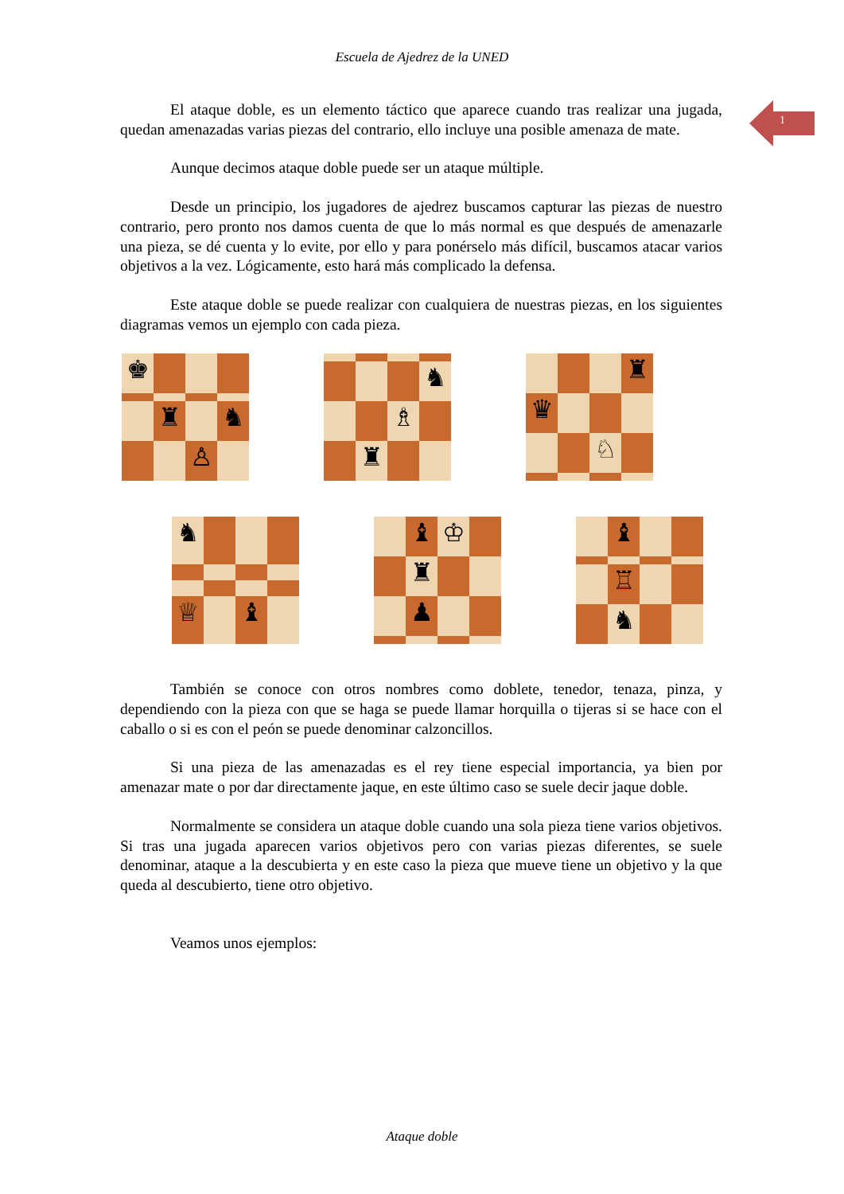Escuela de Ajedrez de la UNED
1
El ataque doble, es un elemento táctico que aparece cuando tras realizar una jugada, quedan amenazadas varias piezas del contrario, ello incluye una posible amenaza de mate.
Aunque decimos ataque doble puede ser un ataque múltiple.
Desde un principio, los jugadores de ajedrez buscamos capturar las piezas de nuestro contrario, pero pronto nos damos cuenta de que lo más normal es que después de amenazarle una pieza, se dé cuenta y lo evite, por ello y para ponérselo más difícil, buscamos atacar varios objetivos a la vez. Lógicamente, esto hará más complicado la defensa.
Este ataque doble se puede realizar con cualquiera de nuestras piezas, en los siguientes diagramas vemos un ejemplo con cada pieza.
♚
♜
♞
♙
♞
♗
♜
♜
♛
♘
♞
♕
♝
♝
♔
♜
♟
♝
♖
♞
También se conoce con otros nombres como doblete, tenedor, tenaza, pinza, y dependiendo con la pieza con que se haga se puede llamar horquilla o tijeras si se hace con el caballo o si es con el peón se puede denominar calzoncillos.
Si una pieza de las amenazadas es el rey tiene especial importancia, ya bien por amenazar mate o por dar directamente jaque, en este último caso se suele decir jaque doble.
Normalmente se considera un ataque doble cuando una sola pieza tiene varios objetivos. Si tras una jugada aparecen varios objetivos pero con varias piezas diferentes, se suele denominar, ataque a la descubierta y en este caso la pieza que mueve tiene un objetivo y la que queda al descubierto, tiene otro objetivo.
Veamos unos ejemplos:
Ataque doble